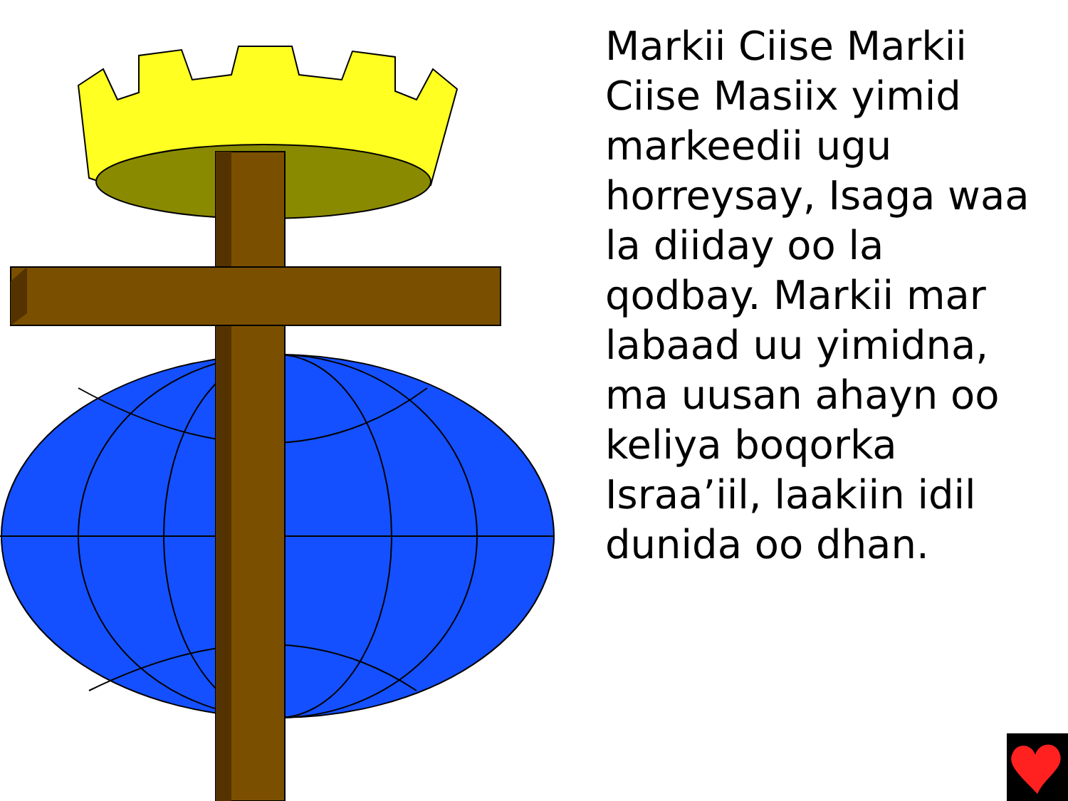Markii Ciise Markii Ciise Masiix yimid markeedii ugu horreysay, Isaga waa la diiday oo la qodbay. Markii mar labaad uu yimidna, ma uusan ahayn oo keliya boqorka Israa’iil, laakiin idil dunida oo dhan.